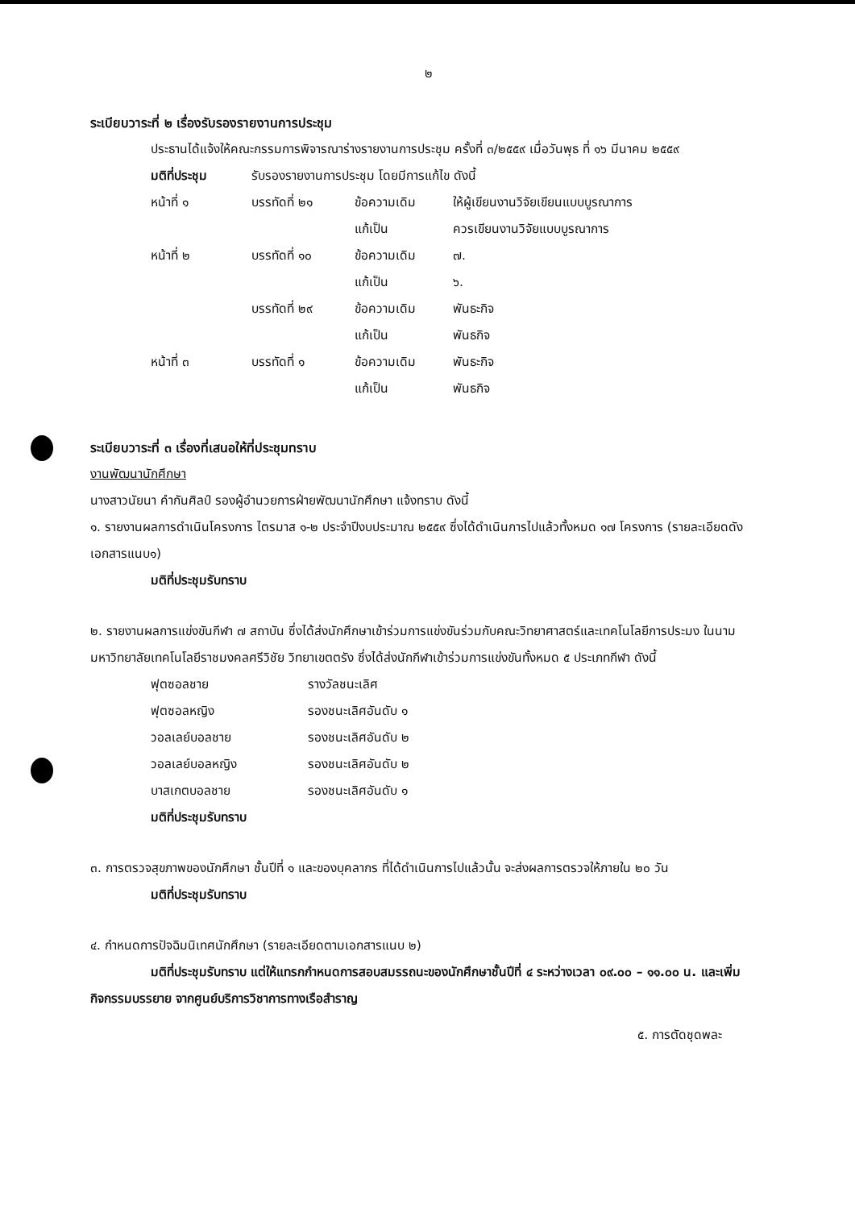๒
ระเบียบวาระที่ ๒ เรื่องรับรองรายงานการประชุม
ประธานได้แจ้งให้คณะกรรมการพิจารณาร่างรายงานการประชุม ครั้งที่ ๓/๒๕๕๙ เมื่อวันพุธ ที่ ๑๖ มีนาคม ๒๕๕๙
| มติที่ประชุม | รับรองรายงานการประชุม โดยมีการแก้ไข ดังนี้ | | |
| หน้าที่ ๑ | บรรทัดที่ ๒๑ | ข้อความเดิม | ให้ผู้เขียนงานวิจัยเขียนแบบบูรณาการ |
| | | แก้เป็น | ควรเขียนงานวิจัยแบบบูรณาการ |
| หน้าที่ ๒ | บรรทัดที่ ๑๐ | ข้อความเดิม | ๗. |
| | | แก้เป็น | ๖. |
| | บรรทัดที่ ๒๙ | ข้อความเดิม | พันธะกิจ |
| | | แก้เป็น | พันธกิจ |
| หน้าที่ ๓ | บรรทัดที่ ๑ | ข้อความเดิม | พันธะกิจ |
| | | แก้เป็น | พันธกิจ |
ระเบียบวาระที่ ๓ เรื่องที่เสนอให้ที่ประชุมทราบ
งานพัฒนานักศึกษา
นางสาวนัยนา คำกันศิลป์ รองผู้อำนวยการฝ่ายพัฒนานักศึกษา แจ้งทราบ ดังนี้
๑. รายงานผลการดำเนินโครงการ ไตรมาส ๑-๒ ประจำปีงบประมาณ ๒๕๕๙ ซึ่งได้ดำเนินการไปแล้วทั้งหมด ๑๗ โครงการ (รายละเอียดดังเอกสารแนบ๑)
มติที่ประชุมรับทราบ
๒. รายงานผลการแข่งขันกีฬา ๗ สถาบัน ซึ่งได้ส่งนักศึกษาเข้าร่วมการแข่งขันร่วมกับคณะวิทยาศาสตร์และเทคโนโลยีการประมง ในนามมหาวิทยาลัยเทคโนโลยีราชมงคลศรีวิชัย วิทยาเขตตรัง ซึ่งได้ส่งนักกีฬาเข้าร่วมการแข่งขันทั้งหมด ๕ ประเภทกีฬา ดังนี้
| ฟุตซอลชาย | รางวัลชนะเลิศ |
| ฟุตซอลหญิง | รองชนะเลิศอันดับ ๑ |
| วอลเลย์บอลชาย | รองชนะเลิศอันดับ ๒ |
| วอลเลย์บอลหญิง | รองชนะเลิศอันดับ ๒ |
| บาสเกตบอลชาย | รองชนะเลิศอันดับ ๑ |
มติที่ประชุมรับทราบ
๓. การตรวจสุขภาพของนักศึกษา ชั้นปีที่ ๑ และของบุคลากร ที่ได้ดำเนินการไปแล้วนั้น จะส่งผลการตรวจให้ภายใน ๒๐ วัน
มติที่ประชุมรับทราบ
๔. กำหนดการปัจฉิมนิเทศนักศึกษา (รายละเอียดตามเอกสารแนบ ๒)
มติที่ประชุมรับทราบ แต่ให้แทรกกำหนดการสอบสมรรถนะของนักศึกษาชั้นปีที่ ๔ ระหว่างเวลา ๐๙.๐๐ – ๑๑.๐๐ น. และเพิ่มกิจกรรมบรรยาย จากศูนย์บริการวิชาการทางเรือสำราญ
๕. การตัดชุดพละ